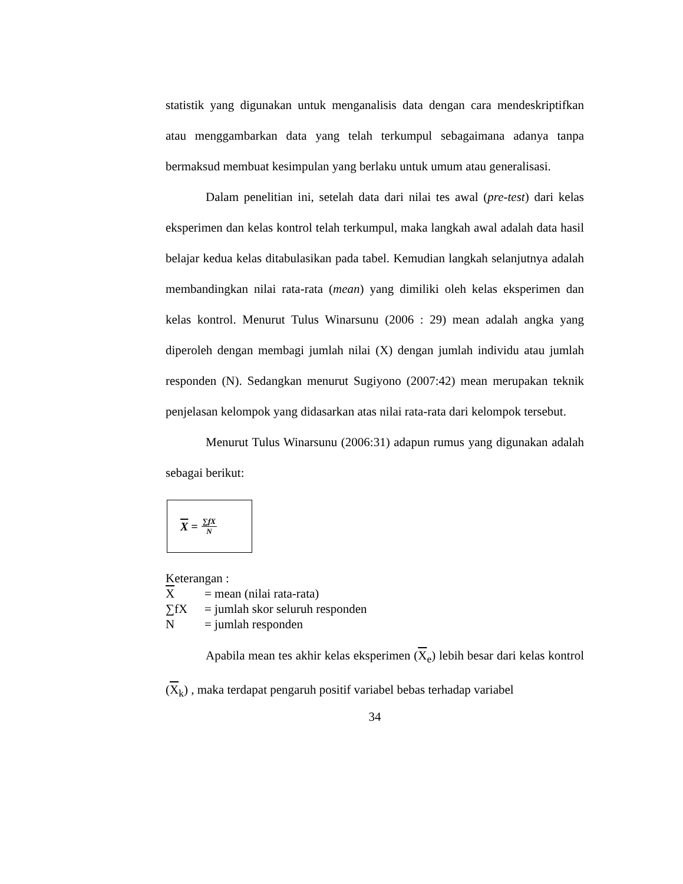statistik yang digunakan untuk menganalisis data dengan cara mendeskriptifkan atau menggambarkan data yang telah terkumpul sebagaimana adanya tanpa bermaksud membuat kesimpulan yang berlaku untuk umum atau generalisasi.
Dalam penelitian ini, setelah data dari nilai tes awal (pre-test) dari kelas eksperimen dan kelas kontrol telah terkumpul, maka langkah awal adalah data hasil belajar kedua kelas ditabulasikan pada tabel. Kemudian langkah selanjutnya adalah membandingkan nilai rata-rata (mean) yang dimiliki oleh kelas eksperimen dan kelas kontrol. Menurut Tulus Winarsunu (2006 : 29) mean adalah angka yang diperoleh dengan membagi jumlah nilai (X) dengan jumlah individu atau jumlah responden (N). Sedangkan menurut Sugiyono (2007:42) mean merupakan teknik penjelasan kelompok yang didasarkan atas nilai rata-rata dari kelompok tersebut.
Menurut Tulus Winarsunu (2006:31) adapun rumus yang digunakan adalah sebagai berikut:
X = ∑fX N
Keterangan :
X = mean (nilai rata-rata)
∑fX = jumlah skor seluruh responden
N = jumlah responden
Apabila mean tes akhir kelas eksperimen (X<sub>e</sub>) lebih besar dari kelas kontrol (X<sub>k</sub>) , maka terdapat pengaruh positif variabel bebas terhadap variabel
34